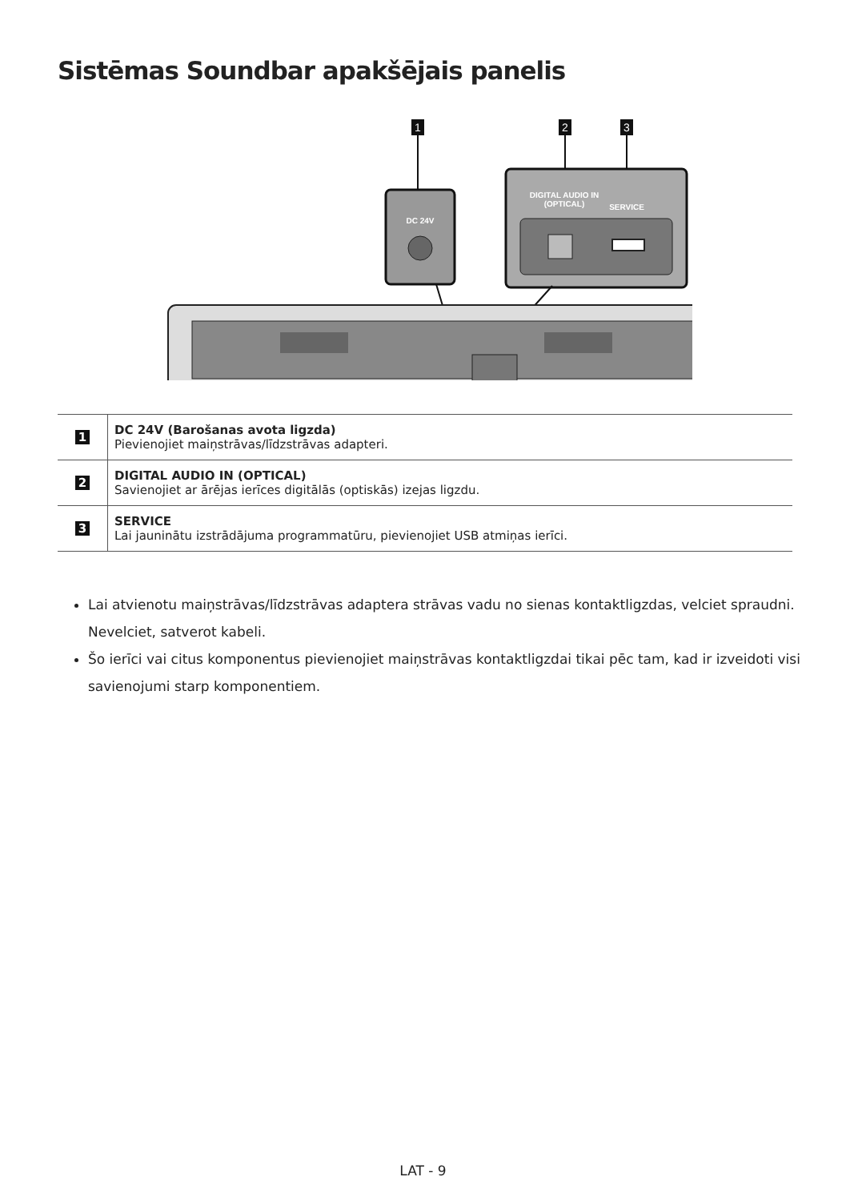Sistēmas Soundbar apakšējais panelis
1
2
3
DC 24V
DIGITAL AUDIO IN
(OPTICAL)
SERVICE
| 1 | DC 24V (Barošanas avota ligzda) Pievienojiet maiņstrāvas/līdzstrāvas adapteri. |
| 2 | DIGITAL AUDIO IN (OPTICAL) Savienojiet ar ārējas ierīces digitālās (optiskās) izejas ligzdu. |
| 3 | SERVICE Lai jauninātu izstrādājuma programmatūru, pievienojiet USB atmiņas ierīci. |
Lai atvienotu maiņstrāvas/līdzstrāvas adaptera strāvas vadu no sienas kontaktligzdas, velciet spraudni. Nevelciet, satverot kabeli.
Šo ierīci vai citus komponentus pievienojiet maiņstrāvas kontaktligzdai tikai pēc tam, kad ir izveidoti visi savienojumi starp komponentiem.
LAT - 9